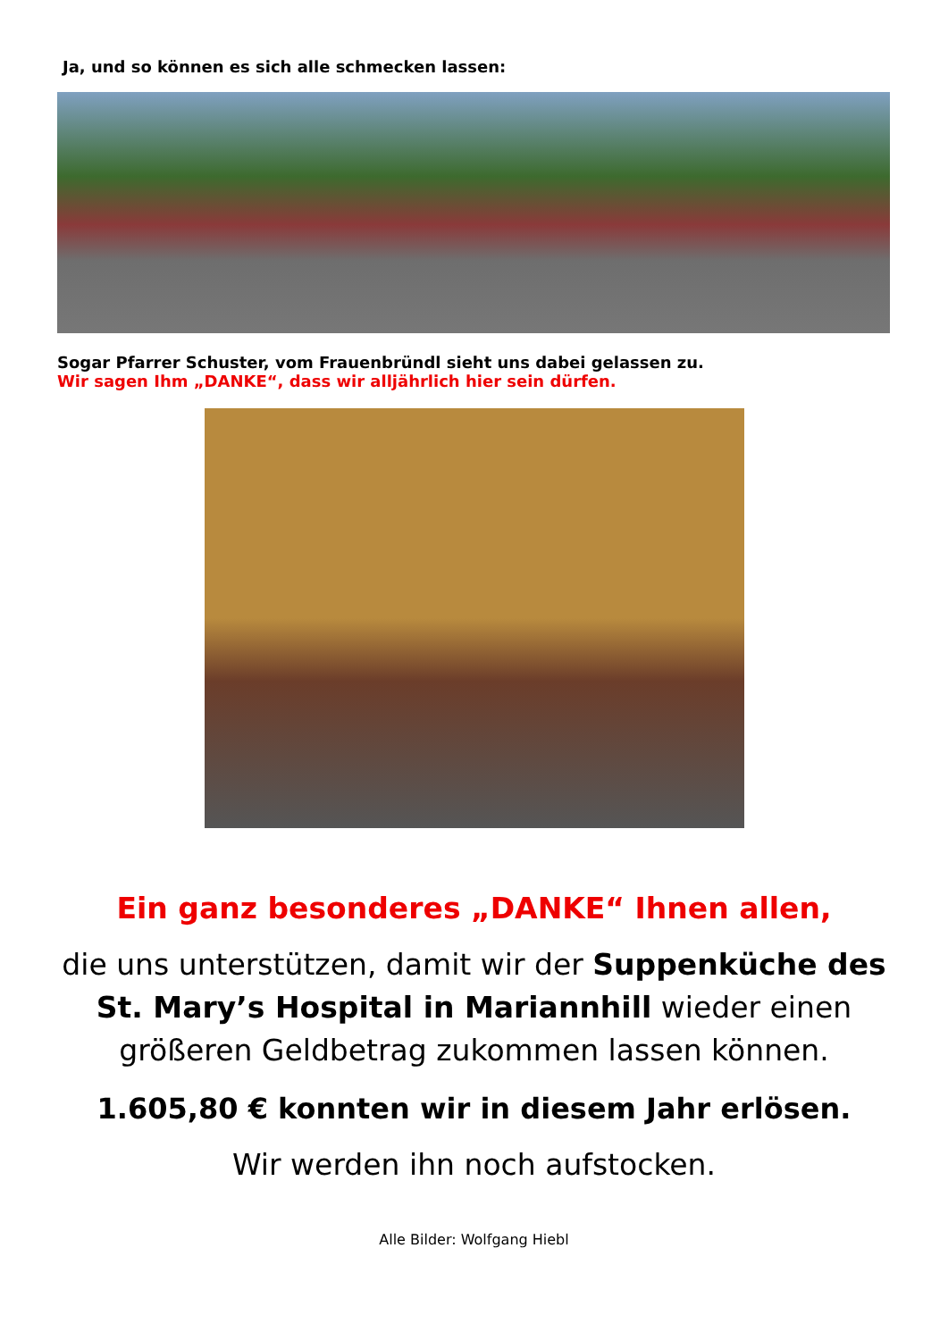Ja, und so können es sich alle schmecken lassen:
Sogar Pfarrer Schuster, vom Frauenbründl sieht uns dabei gelassen zu.
Wir sagen Ihm „DANKE“, dass wir alljährlich hier sein dürfen.
Ein ganz besonderes „DANKE“ Ihnen allen,
die uns unterstützen, damit wir der Suppenküche des St. Mary’s Hospital in Mariannhill wieder einen größeren Geldbetrag zukommen lassen können.
1.605,80 € konnten wir in diesem Jahr erlösen.
Wir werden ihn noch aufstocken.
Alle Bilder: Wolfgang Hiebl